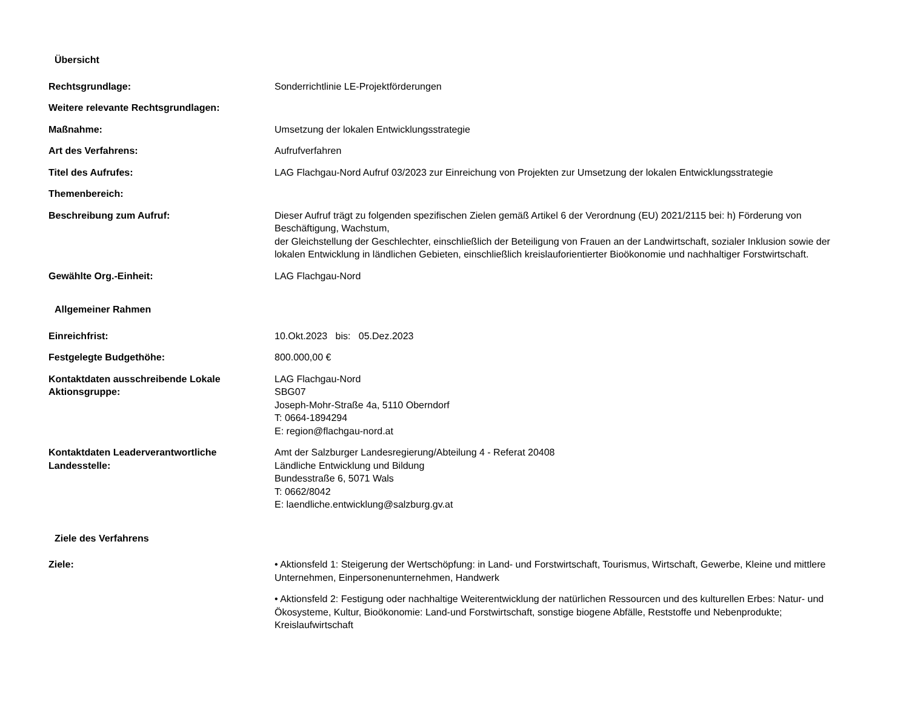Übersicht
| Rechtsgrundlage: | Sonderrichtlinie LE-Projektförderungen |
| Weitere relevante Rechtsgrundlagen: | |
| Maßnahme: | Umsetzung der lokalen Entwicklungsstrategie |
| Art des Verfahrens: | Aufrufverfahren |
| Titel des Aufrufes: | LAG Flachgau-Nord Aufruf 03/2023 zur Einreichung von Projekten zur Umsetzung der lokalen Entwicklungsstrategie |
| Themenbereich: | |
| Beschreibung zum Aufruf: | Dieser Aufruf trägt zu folgenden spezifischen Zielen gemäß Artikel 6 der Verordnung (EU) 2021/2115 bei: h) Förderung von Beschäftigung, Wachstum, der Gleichstellung der Geschlechter, einschließlich der Beteiligung von Frauen an der Landwirtschaft, sozialer Inklusion sowie der lokalen Entwicklung in ländlichen Gebieten, einschließlich kreislauforientierter Bioökonomie und nachhaltiger Forstwirtschaft. |
| Gewählte Org.-Einheit: | LAG Flachgau-Nord |
Allgemeiner Rahmen
| Einreichfrist: | 10.Okt.2023 bis: 05.Dez.2023 |
| Festgelegte Budgethöhe: | 800.000,00 € |
| Kontaktdaten ausschreibende Lokale Aktionsgruppe: | LAG Flachgau-Nord SBG07 Joseph-Mohr-Straße 4a, 5110 Oberndorf T: 0664-1894294 E: region@flachgau-nord.at |
| Kontaktdaten Leaderverantwortliche Landesstelle: | Amt der Salzburger Landesregierung/Abteilung 4 - Referat 20408 Ländliche Entwicklung und Bildung Bundesstraße 6, 5071 Wals T: 0662/8042 E: laendliche.entwicklung@salzburg.gv.at |
Ziele des Verfahrens
| Ziele: | • Aktionsfeld 1: Steigerung der Wertschöpfung: in Land- und Forstwirtschaft, Tourismus, Wirtschaft, Gewerbe, Kleine und mittlere Unternehmen, Einpersonenunternehmen, Handwerk • Aktionsfeld 2: Festigung oder nachhaltige Weiterentwicklung der natürlichen Ressourcen und des kulturellen Erbes: Natur- und Ökosysteme, Kultur, Bioökonomie: Land-und Forstwirtschaft, sonstige biogene Abfälle, Reststoffe und Nebenprodukte; Kreislaufwirtschaft |